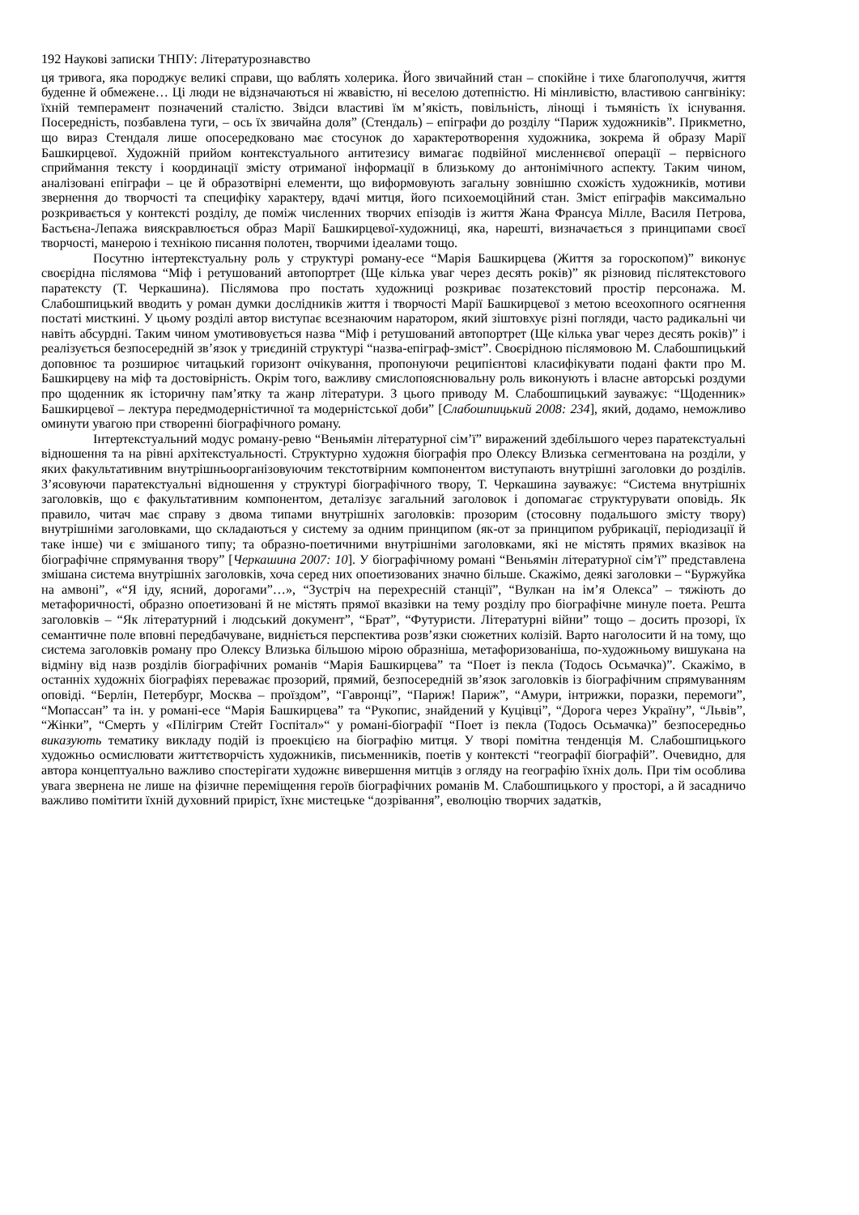192 Наукові записки ТНПУ: Літературознавство
ця тривога, яка породжує великі справи, що ваблять холерика. Його звичайний стан – спокійне і тихе благополуччя, життя буденне й обмежене… Ці люди не відзначаються ні жвавістю, ні веселою дотепністю. Ні мінливістю, властивою сангвініку: їхній темперамент позначений сталістю. Звідси властиві їм м’якість, повільність, лінощі і тьмяність їх існування. Посередність, позбавлена туги, – ось їх звичайна доля” (Стендаль) – епіграфи до розділу “Париж художників”. Прикметно, що вираз Стендаля лише опосередковано має стосунок до характеротворення художника, зокрема й образу Марії Башкирцевої. Художній прийом контекстуального антитезису вимагає подвійної мисленнєвої операції – первісного сприймання тексту і координації змісту отриманої інформації в близькому до антонімічного аспекту. Таким чином, аналізовані епіграфи – це й образотвірні елементи, що виформовують загальну зовнішню схожість художників, мотиви звернення до творчості та специфіку характеру, вдачі митця, його психоемоційний стан. Зміст епіграфів максимально розкривається у контексті розділу, де поміж численних творчих епізодів із життя Жана Франсуа Мілле, Василя Петрова, Бастьєна-Лепажа вияскравлюється образ Марії Башкирцевої-художниці, яка, нарешті, визначається з принципами своєї творчості, манерою і технікою писання полотен, творчими ідеалами тощо.
Посутню інтертекстуальну роль у структурі роману-есе “Марія Башкирцева (Життя за гороскопом)” виконує своєрідна післямова “Міф і ретушований автопортрет (Ще кілька уваг через десять років)” як різновид післятекстового паратексту (Т. Черкашина). Післямова про постать художниці розкриває позатекстовий простір персонажа. М. Слабошпицький вводить у роман думки дослідників життя і творчості Марії Башкирцевої з метою всеохопного осягнення постаті мисткині. У цьому розділі автор виступає всезнаючим наратором, який зіштовхує різні погляди, часто радикальні чи навіть абсурдні. Таким чином умотивовується назва “Міф і ретушований автопортрет (Ще кілька уваг через десять років)” і реалізується безпосередній зв’язок у триєдиній структурі “назва-епіграф-зміст”. Своєрідною післямовою М. Слабошпицький доповнює та розширює читацький горизонт очікування, пропонуючи реципієнтові класифікувати подані факти про М. Башкирцеву на міф та достовірність. Окрім того, важливу смислопояснювальну роль виконують і власне авторські роздуми про щоденник як історичну пам’ятку та жанр літератури. З цього приводу М. Слабошпицький зауважує: “Щоденник» Башкирцевої – лектура передмодерністичної та модерністської доби” [Слабошпицький 2008: 234], який, додамо, неможливо оминути увагою при створенні біографічного роману.
Інтертекстуальний модус роману-ревю “Веньямін літературної сім’ї” виражений здебільшого через паратекстуальні відношення та на рівні архітекстуальності. Структурно художня біографія про Олексу Влизька сегментована на розділи, у яких факультативним внутрішньоорганізовуючим текстотвірним компонентом виступають внутрішні заголовки до розділів. З’ясовуючи паратекстуальні відношення у структурі біографічного твору, Т. Черкашина зауважує: “Система внутрішніх заголовків, що є факультативним компонентом, деталізує загальний заголовок і допомагає структурувати оповідь. Як правило, читач має справу з двома типами внутрішніх заголовків: прозорим (стосовну подальшого змісту твору) внутрішніми заголовками, що складаються у систему за одним принципом (як-от за принципом рубрикації, періодизації й таке інше) чи є змішаного типу; та образно-поетичними внутрішніми заголовками, які не містять прямих вказівок на біографічне спрямування твору” [Черкашина 2007: 10]. У біографічному романі “Веньямін літературної сім’ї” представлена змішана система внутрішніх заголовків, хоча серед них опоетизованих значно більше. Скажімо, деякі заголовки – “Буржуйка на амвоні”, «“Я іду, ясний, дорогами”…», “Зустріч на перехресній станції”, “Вулкан на ім’я Олекса” – тяжіють до метафоричності, образно опоетизовані й не містять прямої вказівки на тему розділу про біографічне минуле поета. Решта заголовків – “Як літературний і людський документ”, “Брат”, “Футуристи. Літературні війни” тощо – досить прозорі, їх семантичне поле вповні передбачуване, видніється перспектива розв’язки сюжетних колізій. Варто наголосити й на тому, що система заголовків роману про Олексу Влизька більшою мірою образніша, метафоризованіша, по-художньому вишукана на відміну від назв розділів біографічних романів “Марія Башкирцева” та “Поет із пекла (Тодось Осьмачка)”. Скажімо, в останніх художніх біографіях переважає прозорий, прямий, безпосередній зв’язок заголовків із біографічним спрямуванням оповіді. “Берлін, Петербург, Москва – проїздом”, “Гавронці”, “Париж! Париж”, “Амури, інтрижки, поразки, перемоги”, “Мопассан” та ін. у романі-есе “Марія Башкирцева” та “Рукопис, знайдений у Куцівці”, “Дорога через Україну”, “Львів”, “Жінки”, “Смерть у «Пілігрим Стейт Госпітал»“ у романі-біографії “Поет із пекла (Тодось Осьмачка)” безпосередньо виказують тематику викладу подій із проекцією на біографію митця. У творі помітна тенденція М. Слабошпицького художньо осмислювати життєтворчість художників, письменників, поетів у контексті “географії біографій”. Очевидно, для автора концептуально важливо спостерігати художнє вивершення митців з огляду на географію їхніх доль. При тім особлива увага звернена не лише на фізичне переміщення героїв біографічних романів М. Слабошпицького у просторі, а й засадничо важливо помітити їхній духовний приріст, їхнє мистецьке “дозрівання”, еволюцію творчих задатків,